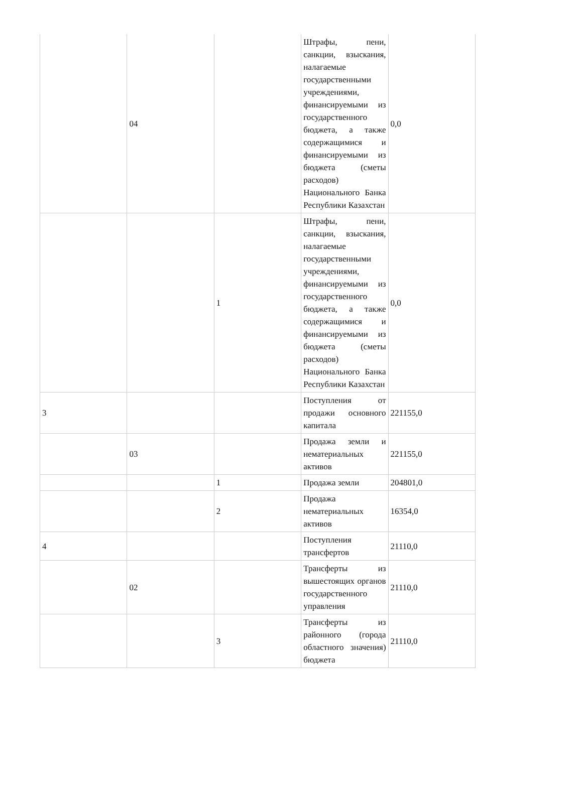| | 04 | | Штрафы, пени, санкции, взыскания, налагаемые государственными учреждениями, финансируемыми из государственного бюджета, а также содержащимися и финансируемыми из бюджета (сметы расходов) Национального Банка Республики Казахстан | 0,0 |
| | | 1 | Штрафы, пени, санкции, взыскания, налагаемые государственными учреждениями, финансируемыми из государственного бюджета, а также содержащимися и финансируемыми из бюджета (сметы расходов) Национального Банка Республики Казахстан | 0,0 |
| 3 | | | Поступления от продажи основного капитала | 221155,0 |
| | 03 | | Продажа земли и нематериальных активов | 221155,0 |
| | | 1 | Продажа земли | 204801,0 |
| | | 2 | Продажа нематериальных активов | 16354,0 |
| 4 | | | Поступления трансфертов | 21110,0 |
| | 02 | | Трансферты из вышестоящих органов государственного управления | 21110,0 |
| | | 3 | Трансферты из районного (города областного значения) бюджета | 21110,0 |